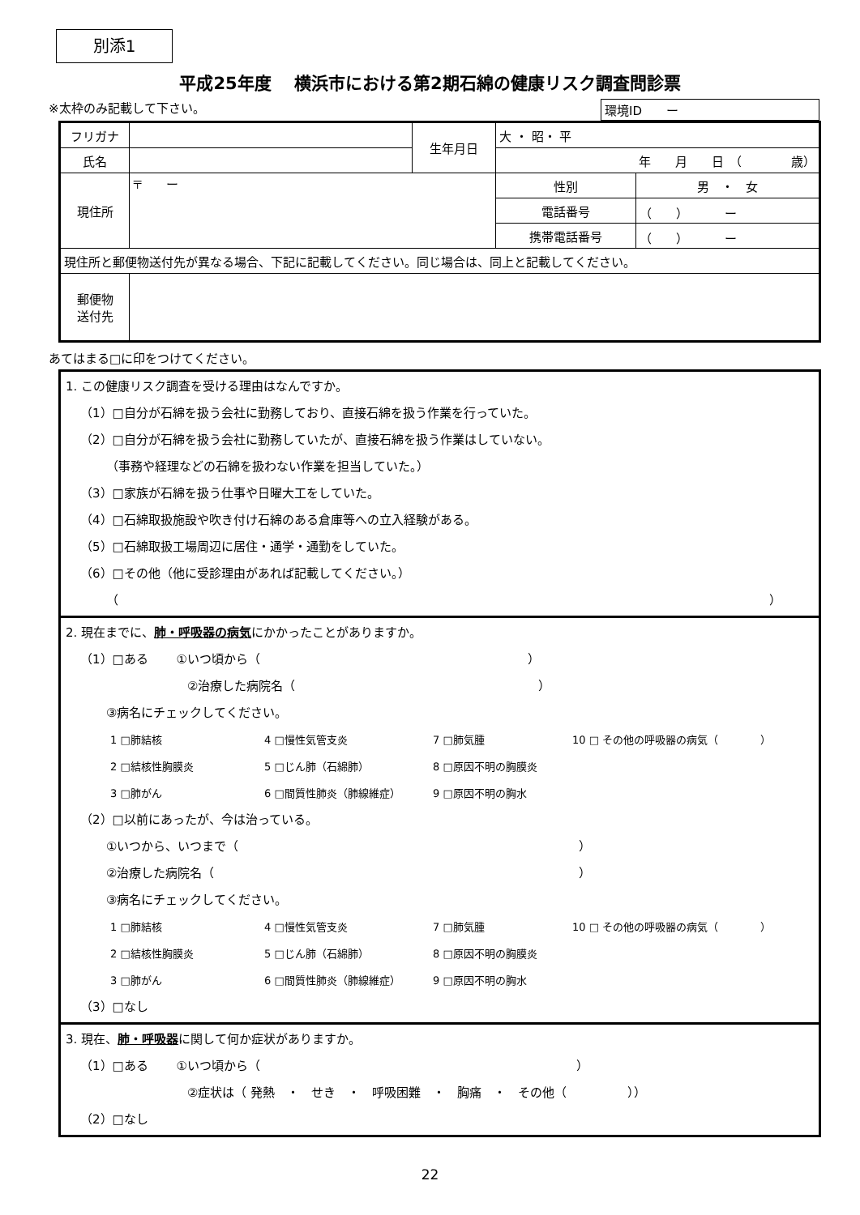別添1
平成25年度　 横浜市における第2期石綿の健康リスク調査問診票
※太枠のみ記載して下さい。 環境ID　　ー
| フリガナ | | 生年月日 | 大 ・ 昭・ 平 | |
| 氏名 | | | 年 月 日 （ 歳） | |
| 現住所 | 〒 ー | | 性別 | 男 ・ 女 |
| | | | 電話番号 | （ ） ー |
| | | | 携帯電話番号 | （ ） ー |
| 現住所と郵便物送付先が異なる場合、下記に記載してください。同じ場合は、同上と記載してください。 | | | | |
| 郵便物 送付先 | | | | |
あてはまる□に印をつけてください。
1. この健康リスク調査を受ける理由はなんですか。
（1）□自分が石綿を扱う会社に勤務しており、直接石綿を扱う作業を行っていた。
（2）□自分が石綿を扱う会社に勤務していたが、直接石綿を扱う作業はしていない。
（事務や経理などの石綿を扱わない作業を担当していた。）
（3）□家族が石綿を扱う仕事や日曜大工をしていた。
（4）□石綿取扱施設や吹き付け石綿のある倉庫等への立入経験がある。
（5）□石綿取扱工場周辺に居住・通学・通勤をしていた。
（6）□その他（他に受診理由があれば記載してください。）
（ ）
2. 現在までに、肺・呼吸器の病気にかかったことがありますか。
（1）□ある　　 ①いつ頃から（　　　　　　　　　　　　　　　　　　　　　　）
②治療した病院名（　　　　　　　　　　　　　　　　　　　　）
③病名にチェックしてください。
1 □肺結核 4 □慢性気管支炎 7 □肺気腫 10 □ その他の呼吸器の病気（　　　　） 2 □結核性胸膜炎 5 □じん肺（石綿肺） 8 □原因不明の胸膜炎 3 □肺がん 6 □間質性肺炎（肺線維症） 9 □原因不明の胸水
（2）□以前にあったが、今は治っている。
①いつから、いつまで（　　　　　　　　　　　　　　　　　　　　　　　　　　　　）
②治療した病院名（　　　　　　　　　　　　　　　　　　　　　　　　　　　　　　）
③病名にチェックしてください。
1 □肺結核 4 □慢性気管支炎 7 □肺気腫 10 □ その他の呼吸器の病気（　　　　） 2 □結核性胸膜炎 5 □じん肺（石綿肺） 8 □原因不明の胸膜炎 3 □肺がん 6 □間質性肺炎（肺線維症） 9 □原因不明の胸水
（3）□なし
3. 現在、肺・呼吸器に関して何か症状がありますか。
（1）□ある　　 ①いつ頃から（　　　　　　　　　　　　　　　　　　　　　　　　　　）
②症状は（ 発熱　・　せき　・　呼吸困難　・　胸痛　・　その他（　　　　　））
（2）□なし
22